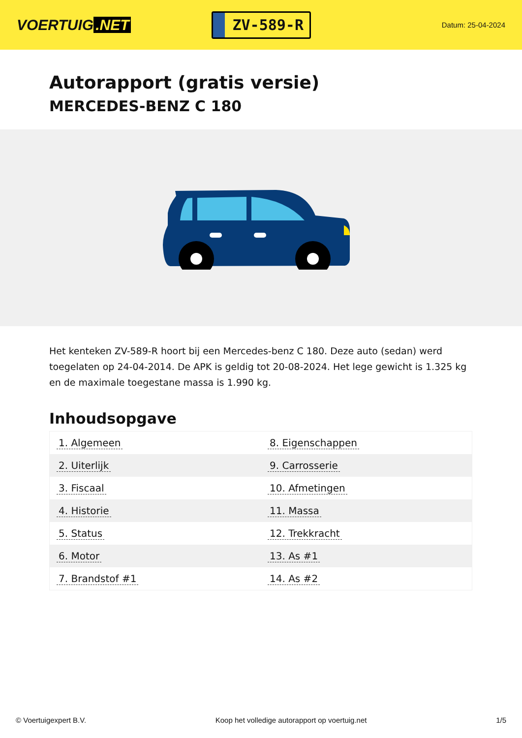VOERTUIG.NET
ZV-589-R
Datum: 25-04-2024
Autorapport (gratis versie)
MERCEDES-BENZ C 180
Het kenteken ZV-589-R hoort bij een Mercedes-benz C 180. Deze auto (sedan) werd toegelaten op 24-04-2014. De APK is geldig tot 20-08-2024. Het lege gewicht is 1.325 kg en de maximale toegestane massa is 1.990 kg.
Inhoudsopgave
| 1. Algemeen | 8. Eigenschappen |
| 2. Uiterlijk | 9. Carrosserie |
| 3. Fiscaal | 10. Afmetingen |
| 4. Historie | 11. Massa |
| 5. Status | 12. Trekkracht |
| 6. Motor | 13. As #1 |
| 7. Brandstof #1 | 14. As #2 |
© Voertuigexpert B.V. Koop het volledige autorapport op voertuig.net 1/5